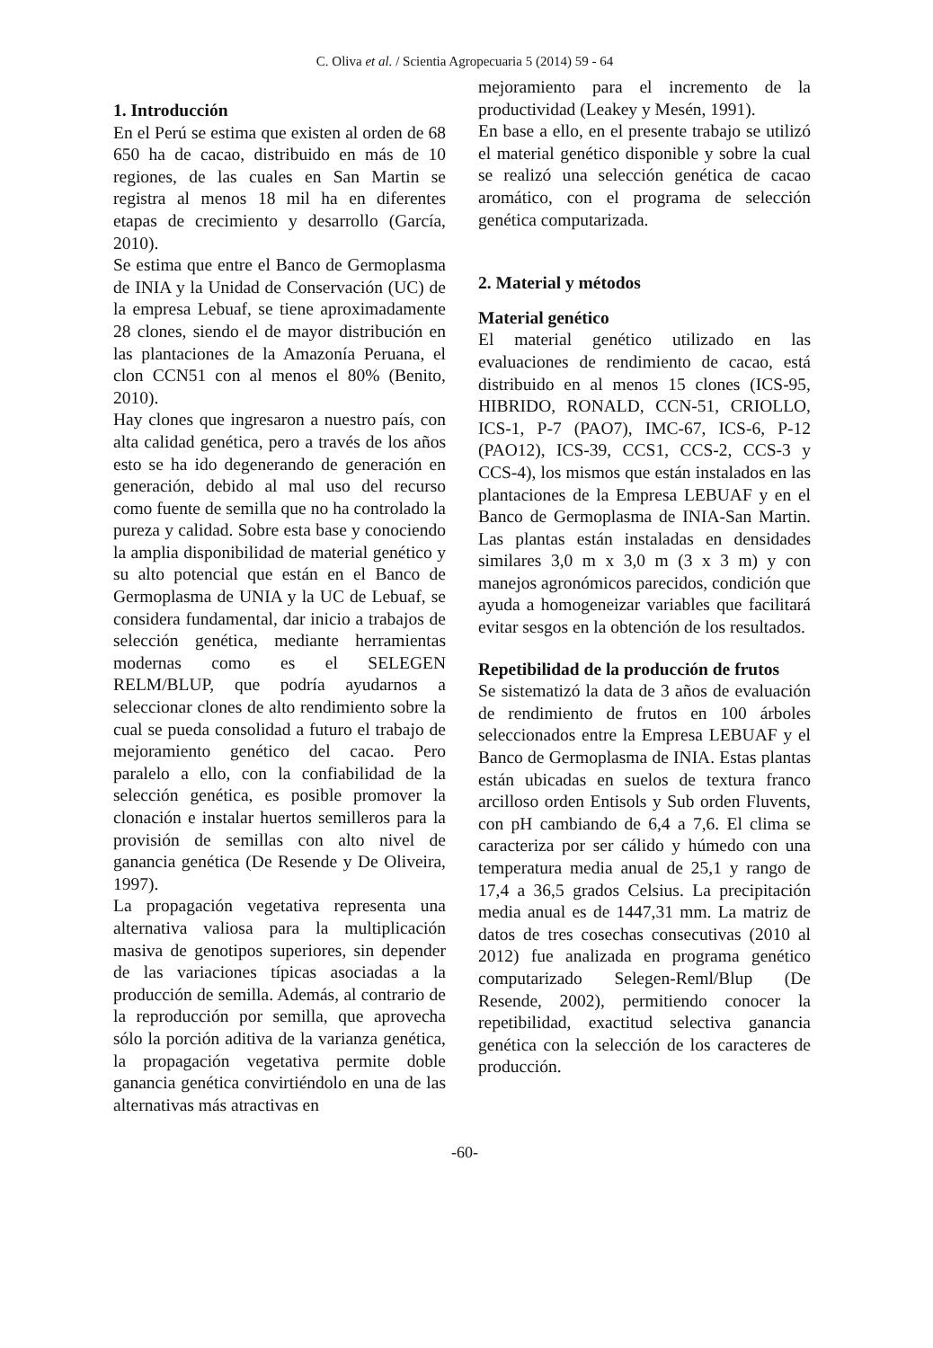C. Oliva et al. / Scientia Agropecuaria 5 (2014) 59 - 64
1. Introducción
En el Perú se estima que existen al orden de 68 650 ha de cacao, distribuido en más de 10 regiones, de las cuales en San Martin se registra al menos 18 mil ha en diferentes etapas de crecimiento y desarrollo (García, 2010).
Se estima que entre el Banco de Germoplasma de INIA y la Unidad de Conservación (UC) de la empresa Lebuaf, se tiene aproximadamente 28 clones, siendo el de mayor distribución en las plantaciones de la Amazonía Peruana, el clon CCN51 con al menos el 80% (Benito, 2010).
Hay clones que ingresaron a nuestro país, con alta calidad genética, pero a través de los años esto se ha ido degenerando de generación en generación, debido al mal uso del recurso como fuente de semilla que no ha controlado la pureza y calidad. Sobre esta base y conociendo la amplia disponibilidad de material genético y su alto potencial que están en el Banco de Germoplasma de UNIA y la UC de Lebuaf, se considera fundamental, dar inicio a trabajos de selección genética, mediante herramientas modernas como es el SELEGEN RELM/BLUP, que podría ayudarnos a seleccionar clones de alto rendimiento sobre la cual se pueda consolidad a futuro el trabajo de mejoramiento genético del cacao. Pero paralelo a ello, con la confiabilidad de la selección genética, es posible promover la clonación e instalar huertos semilleros para la provisión de semillas con alto nivel de ganancia genética (De Resende y De Oliveira, 1997).
La propagación vegetativa representa una alternativa valiosa para la multiplicación masiva de genotipos superiores, sin depender de las variaciones típicas asociadas a la producción de semilla. Además, al contrario de la reproducción por semilla, que aprovecha sólo la porción aditiva de la varianza genética, la propagación vegetativa permite doble ganancia genética convirtiéndolo en una de las alternativas más atractivas en
mejoramiento para el incremento de la productividad (Leakey y Mesén, 1991).
En base a ello, en el presente trabajo se utilizó el material genético disponible y sobre la cual se realizó una selección genética de cacao aromático, con el programa de selección genética computarizada.
2. Material y métodos
Material genético
El material genético utilizado en las evaluaciones de rendimiento de cacao, está distribuido en al menos 15 clones (ICS-95, HIBRIDO, RONALD, CCN-51, CRIOLLO, ICS-1, P-7 (PAO7), IMC-67, ICS-6, P-12 (PAO12), ICS-39, CCS1, CCS-2, CCS-3 y CCS-4), los mismos que están instalados en las plantaciones de la Empresa LEBUAF y en el Banco de Germoplasma de INIA-San Martin. Las plantas están instaladas en densidades similares 3,0 m x 3,0 m (3 x 3 m) y con manejos agronómicos parecidos, condición que ayuda a homogeneizar variables que facilitará evitar sesgos en la obtención de los resultados.
Repetibilidad de la producción de frutos
Se sistematizó la data de 3 años de evaluación de rendimiento de frutos en 100 árboles seleccionados entre la Empresa LEBUAF y el Banco de Germoplasma de INIA. Estas plantas están ubicadas en suelos de textura franco arcilloso orden Entisols y Sub orden Fluvents, con pH cambiando de 6,4 a 7,6. El clima se caracteriza por ser cálido y húmedo con una temperatura media anual de 25,1 y rango de 17,4 a 36,5 grados Celsius. La precipitación media anual es de 1447,31 mm. La matriz de datos de tres cosechas consecutivas (2010 al 2012) fue analizada en programa genético computarizado Selegen-Reml/Blup (De Resende, 2002), permitiendo conocer la repetibilidad, exactitud selectiva ganancia genética con la selección de los caracteres de producción.
-60-